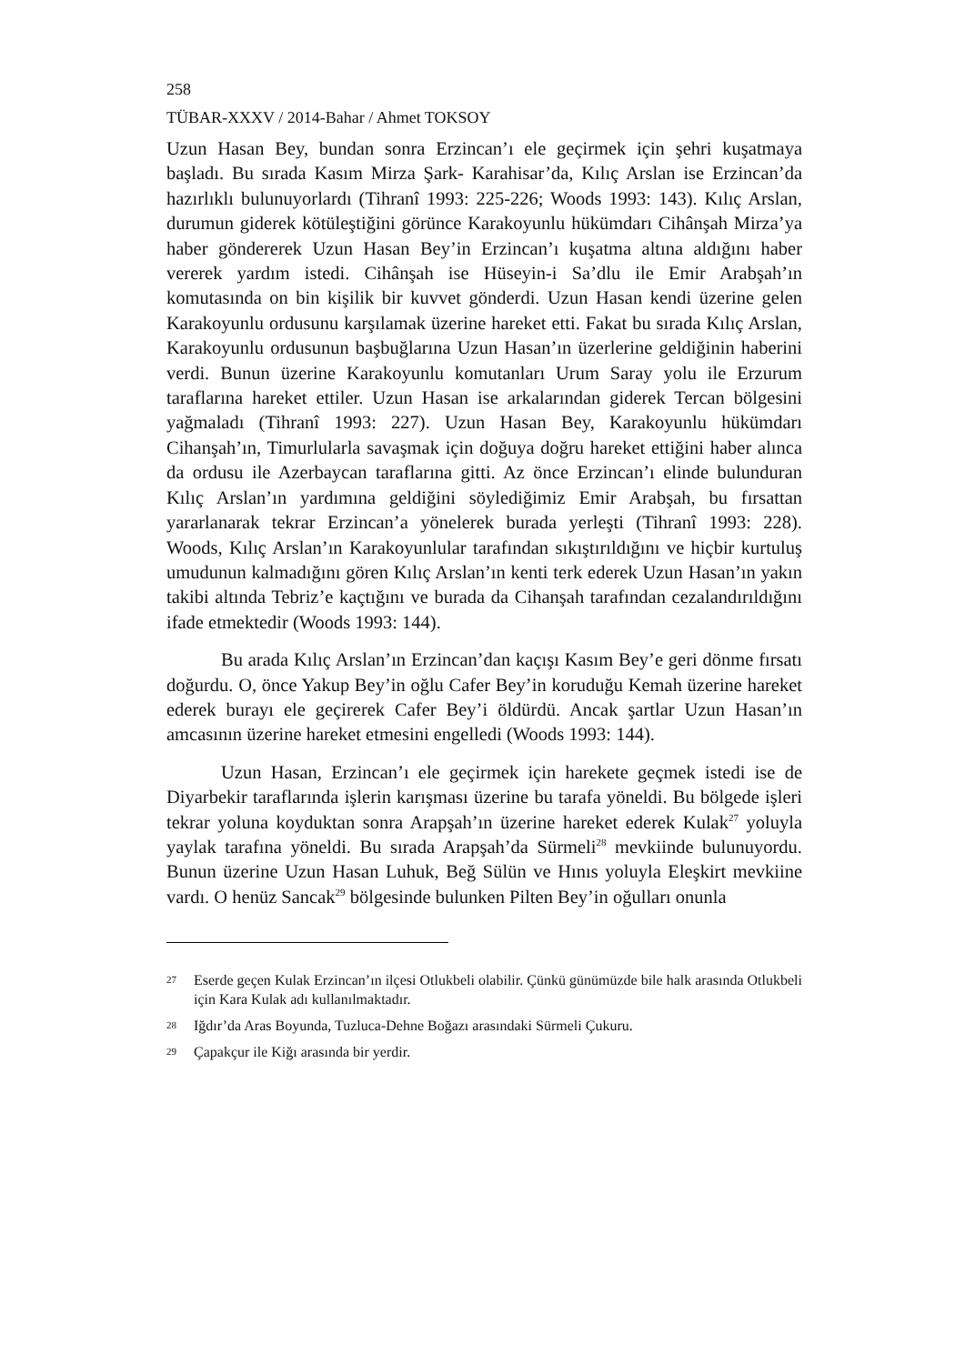258
TÜBAR-XXXV / 2014-Bahar / Ahmet TOKSOY
Uzun Hasan Bey, bundan sonra Erzincan’ı ele geçirmek için şehri kuşatmaya başladı. Bu sırada Kasım Mirza Şark- Karahisar’da, Kılıç Arslan ise Erzincan’da hazırlıklı bulunuyorlardı (Tihranî 1993: 225-226; Woods 1993: 143). Kılıç Arslan, durumun giderek kötüleştiğini görünce Karakoyunlu hükümdarı Cihânşah Mirza’ya haber göndererek Uzun Hasan Bey’in Erzincan’ı kuşatma altına aldığını haber vererek yardım istedi. Cihânşah ise Hüseyin-i Sa’dlu ile Emir Arabşah’ın komutasında on bin kişilik bir kuvvet gönderdi. Uzun Hasan kendi üzerine gelen Karakoyunlu ordusunu karşılamak üzerine hareket etti. Fakat bu sırada Kılıç Arslan, Karakoyunlu ordusunun başbuğlarına Uzun Hasan’ın üzerlerine geldiğinin haberini verdi. Bunun üzerine Karakoyunlu komutanları Urum Saray yolu ile Erzurum taraflarına hareket ettiler. Uzun Hasan ise arkalarından giderek Tercan bölgesini yağmaladı (Tihranî 1993: 227). Uzun Hasan Bey, Karakoyunlu hükümdarı Cihanşah’ın, Timurlularla savaşmak için doğuya doğru hareket ettiğini haber alınca da ordusu ile Azerbaycan taraflarına gitti. Az önce Erzincan’ı elinde bulunduran Kılıç Arslan’ın yardımına geldiğini söylediğimiz Emir Arabşah, bu fırsattan yararlanarak tekrar Erzincan’a yönelerek burada yerleşti (Tihranî 1993: 228). Woods, Kılıç Arslan’ın Karakoyunlular tarafından sıkıştırıldığını ve hiçbir kurtuluş umudunun kalmadığını gören Kılıç Arslan’ın kenti terk ederek Uzun Hasan’ın yakın takibi altında Tebriz’e kaçtığını ve burada da Cihanşah tarafından cezalandırıldığını ifade etmektedir (Woods 1993: 144).
Bu arada Kılıç Arslan’ın Erzincan’dan kaçışı Kasım Bey’e geri dönme fırsatı doğurdu. O, önce Yakup Bey’in oğlu Cafer Bey’in koruduğu Kemah üzerine hareket ederek burayı ele geçirerek Cafer Bey’i öldürdü. Ancak şartlar Uzun Hasan’ın amcasının üzerine hareket etmesini engelledi (Woods 1993: 144).
Uzun Hasan, Erzincan’ı ele geçirmek için harekete geçmek istedi ise de Diyarbekir taraflarında işlerin karışması üzerine bu tarafa yöneldi. Bu bölgede işleri tekrar yoluna koyduktan sonra Arapşah’ın üzerine hareket ederek Kulak<sup>27</sup> yoluyla yaylak tarafına yöneldi. Bu sırada Arapşah’da Sürmeli<sup>28</sup> mevkiinde bulunuyordu. Bunun üzerine Uzun Hasan Luhuk, Beğ Sülün ve Hınıs yoluyla Eleşkirt mevkiine vardı. O henüz Sancak<sup>29</sup> bölgesinde bulunken Pilten Bey’in oğulları onunla
27 Eserde geçen Kulak Erzincan’ın ilçesi Otlukbeli olabilir. Çünkü günümüzde bile halk arasında Otlukbeli için Kara Kulak adı kullanılmaktadır.
28 Iğdır’da Aras Boyunda, Tuzluca-Dehne Boğazı arasındaki Sürmeli Çukuru.
29 Çapakçur ile Kiğı arasında bir yerdir.